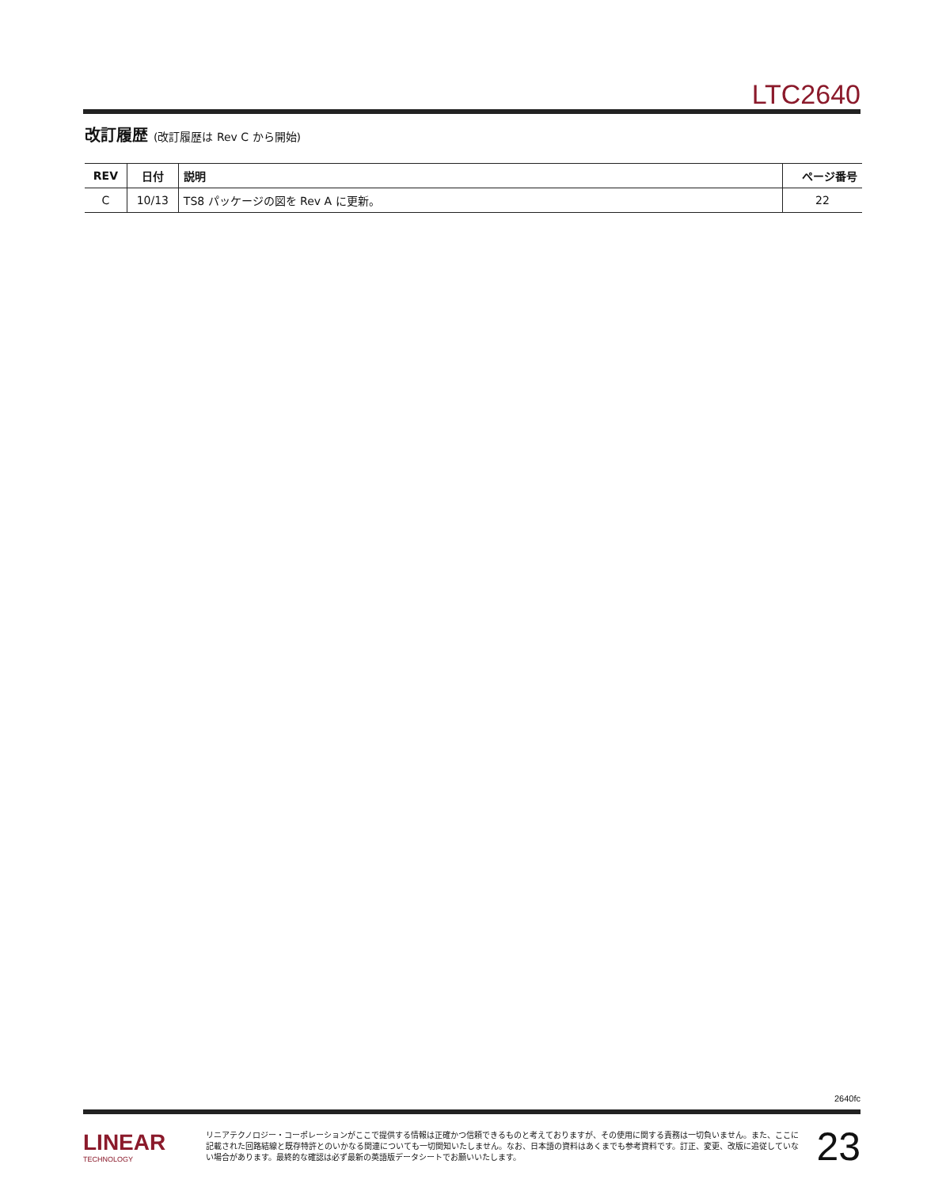LTC2640
改訂履歴 (改訂履歴は Rev C から開始)
| REV | 日付 | 説明 | ページ番号 |
| --- | --- | --- | --- |
| C | 10/13 | TS8 パッケージの図を Rev A に更新。 | 22 |
2640fc
LINEAR
TECHNOLOGY
リニアテクノロジー・コーポレーションがここで提供する情報は正確かつ信頼できるものと考えておりますが、その使用に関する責務は一切負いません。また、ここに記載された回路結線と既存特許とのいかなる関連についても一切関知いたしません。なお、日本語の資料はあくまでも参考資料です。訂正、変更、改版に追従していない場合があります。最終的な確認は必ず最新の英語版データシートでお願いいたします。
23